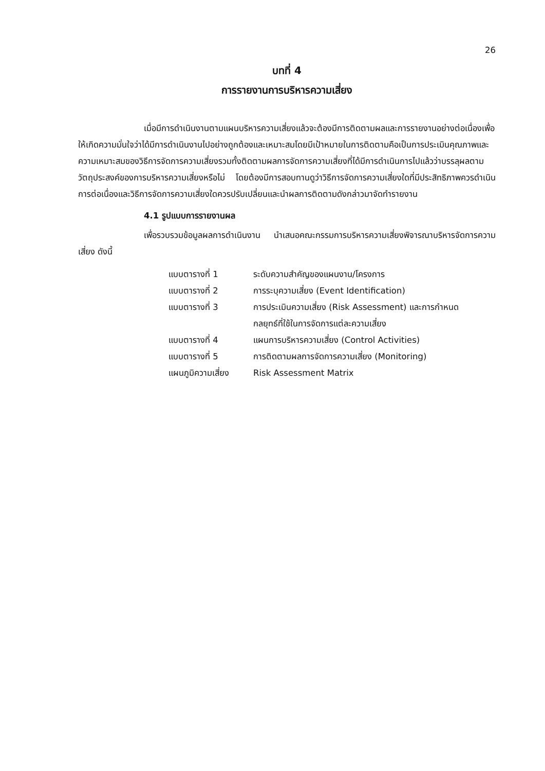26
บทที่ 4
การรายงานการบริหารความเสี่ยง
เมื่อมีการดำเนินงานตามแผนบริหารความเสี่ยงแล้วจะต้องมีการติดตามผลและการรายงานอย่างต่อเนื่องเพื่อให้เกิดความมั่นใจว่าได้มีการดำเนินงานไปอย่างถูกต้องและเหมาะสมโดยมีเป้าหมายในการติดตามคือเป็นการประเมินคุณภาพและความเหมาะสมของวิธีการจัดการความเสี่ยงรวมทั้งติดตามผลการจัดการความเสี่ยงที่ได้มีการดำเนินการไปแล้วว่าบรรลุผลตามวัตถุประสงค์ของการบริหารความเสี่ยงหรือไม่ โดยต้องมีการสอบทานดูว่าวิธีการจัดการความเสี่ยงใดที่มีประสิทธิภาพควรดำเนินการต่อเนื่องและวิธีการจัดการความเสี่ยงใดควรปรับเปลี่ยนและนำผลการติดตามดังกล่าวมาจัดทำรายงาน
4.1 รูปแบบการรายงานผล
เพื่อรวบรวมข้อมูลผลการดำเนินงาน นำเสนอคณะกรรมการบริหารความเสี่ยงพิจารณาบริหารจัดการความเสี่ยง ดังนี้
| แบบตารางที่ 1 | ระดับความสำคัญของแผนงาน/โครงการ |
| แบบตารางที่ 2 | การระบุความเสี่ยง (Event Identification) |
| แบบตารางที่ 3 | การประเมินความเสี่ยง (Risk Assessment) และการกำหนด กลยุทธ์ที่ใช้ในการจัดการแต่ละความเสี่ยง |
| แบบตารางที่ 4 | แผนการบริหารความเสี่ยง (Control Activities) |
| แบบตารางที่ 5 | การติดตามผลการจัดการความเสี่ยง (Monitoring) |
| แผนภูมิความเสี่ยง | Risk Assessment Matrix |